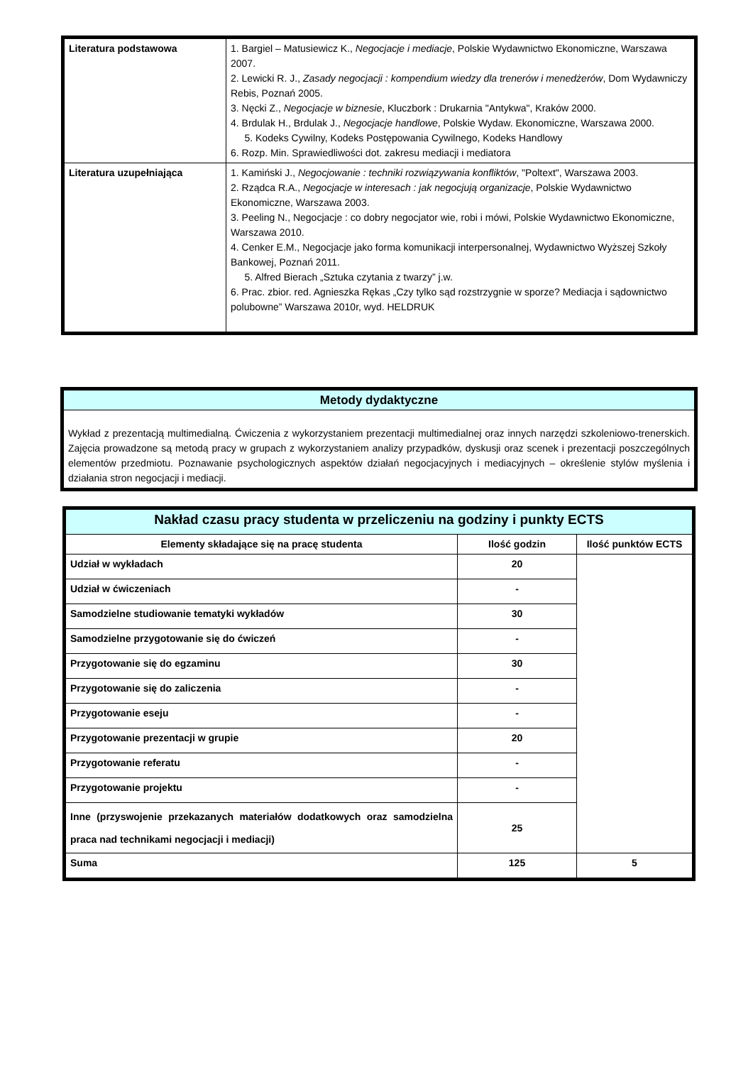| Literatura podstawowa | 1. Bargiel – Matusiewicz K., Negocjacje i mediacje , Polskie Wydawnictwo Ekonomiczne, Warszawa 2007. 2. Lewicki R. J., Zasady negocjacji : kompendium wiedzy dla trenerów i menedżerów , Dom Wydawniczy Rebis, Poznań 2005. 3. Nęcki Z., Negocjacje w biznesie , Kluczbork : Drukarnia "Antykwa", Kraków 2000. 4. Brdulak H., Brdulak J., Negocjacje handlowe , Polskie Wydaw. Ekonomiczne, Warszawa 2000. 5. Kodeks Cywilny, Kodeks Postępowania Cywilnego, Kodeks Handlowy 6. Rozp. Min. Sprawiedliwości dot. zakresu mediacji i mediatora |
| Literatura uzupełniająca | 1. Kamiński J., Negocjowanie : techniki rozwiązywania konfliktów , "Poltext", Warszawa 2003. 2. Rządca R.A., Negocjacje w interesach : jak negocjują organizacje , Polskie Wydawnictwo Ekonomiczne, Warszawa 2003. 3. Peeling N., Negocjacje : co dobry negocjator wie, robi i mówi, Polskie Wydawnictwo Ekonomiczne, Warszawa 2010. 4. Cenker E.M., Negocjacje jako forma komunikacji interpersonalnej, Wydawnictwo Wyższej Szkoły Bankowej, Poznań 2011. 5. Alfred Bierach „Sztuka czytania z twarzy” j.w. 6. Prac. zbior. red. Agnieszka Rękas „Czy tylko sąd rozstrzygnie w sporze? Mediacja i sądownictwo polubowne” Warszawa 2010r, wyd. HELDRUK |
| Metody dydaktyczne |
| Wykład z prezentacją multimedialną. Ćwiczenia z wykorzystaniem prezentacji multimedialnej oraz innych narzędzi szkoleniowo-trenerskich. Zajęcia prowadzone są metodą pracy w grupach z wykorzystaniem analizy przypadków, dyskusji oraz scenek i prezentacji poszczególnych elementów przedmiotu. Poznawanie psychologicznych aspektów działań negocjacyjnych i mediacyjnych – określenie stylów myślenia i działania stron negocjacji i mediacji. |
| Nakład czasu pracy studenta w przeliczeniu na godziny i punkty ECTS | | |
| Elementy składające się na pracę studenta | Ilość godzin | Ilość punktów ECTS |
| Udział w wykładach | 20 | |
| Udział w ćwiczeniach | - | |
| Samodzielne studiowanie tematyki wykładów | 30 | |
| Samodzielne przygotowanie się do ćwiczeń | - | |
| Przygotowanie się do egzaminu | 30 | |
| Przygotowanie się do zaliczenia | - | |
| Przygotowanie eseju | - | |
| Przygotowanie prezentacji w grupie | 20 | |
| Przygotowanie referatu | - | |
| Przygotowanie projektu | - | |
| Inne (przyswojenie przekazanych materiałów dodatkowych oraz samodzielna praca nad technikami negocjacji i mediacji) | 25 | |
| Suma | 125 | 5 |